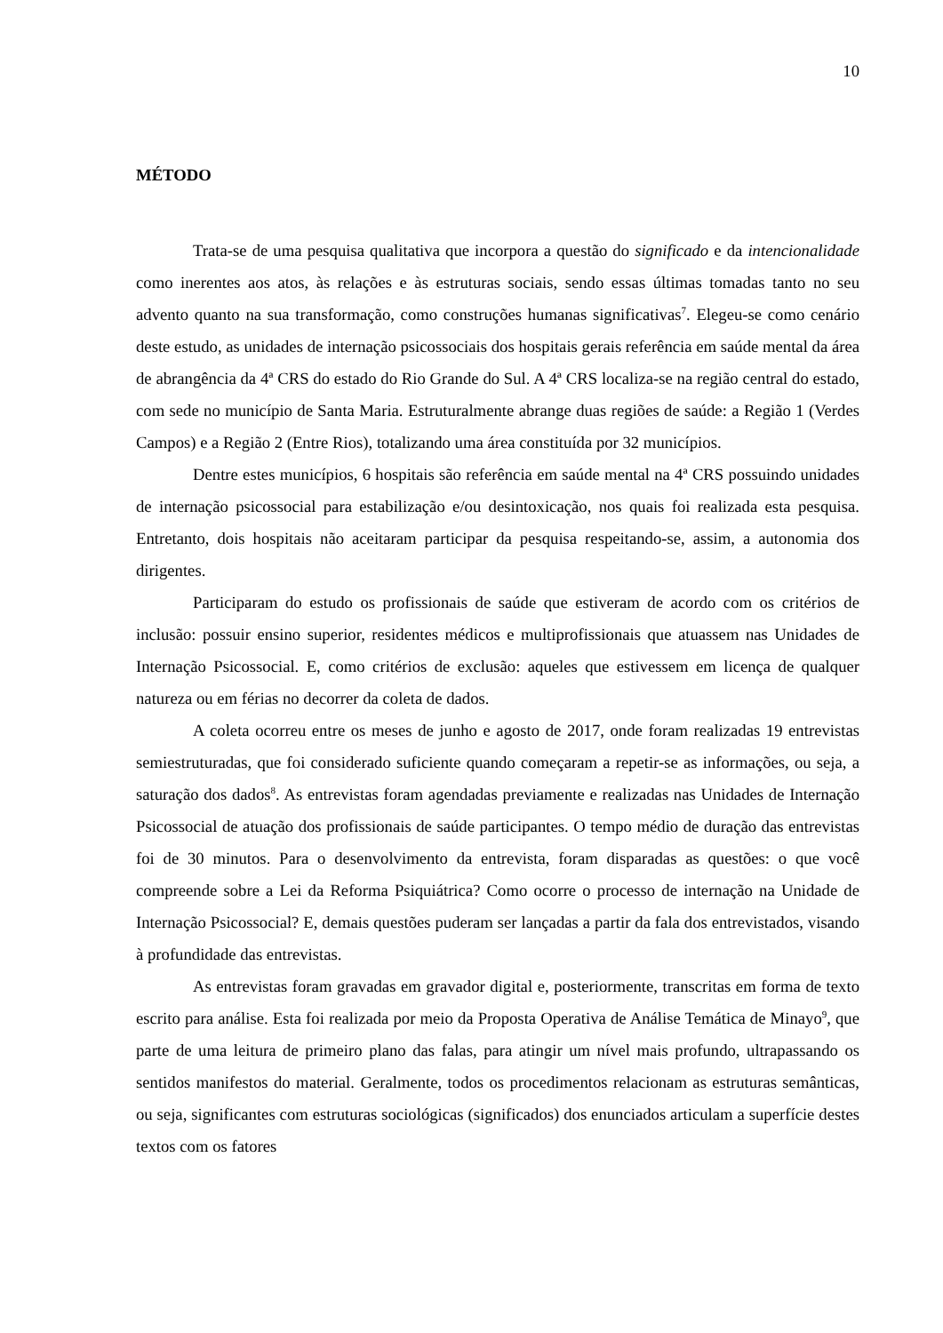10
MÉTODO
Trata-se de uma pesquisa qualitativa que incorpora a questão do significado e da intencionalidade como inerentes aos atos, às relações e às estruturas sociais, sendo essas últimas tomadas tanto no seu advento quanto na sua transformação, como construções humanas significativas<sup>7</sup>. Elegeu-se como cenário deste estudo, as unidades de internação psicossociais dos hospitais gerais referência em saúde mental da área de abrangência da 4ª CRS do estado do Rio Grande do Sul. A 4ª CRS localiza-se na região central do estado, com sede no município de Santa Maria. Estruturalmente abrange duas regiões de saúde: a Região 1 (Verdes Campos) e a Região 2 (Entre Rios), totalizando uma área constituída por 32 municípios.
Dentre estes municípios, 6 hospitais são referência em saúde mental na 4ª CRS possuindo unidades de internação psicossocial para estabilização e/ou desintoxicação, nos quais foi realizada esta pesquisa. Entretanto, dois hospitais não aceitaram participar da pesquisa respeitando-se, assim, a autonomia dos dirigentes.
Participaram do estudo os profissionais de saúde que estiveram de acordo com os critérios de inclusão: possuir ensino superior, residentes médicos e multiprofissionais que atuassem nas Unidades de Internação Psicossocial. E, como critérios de exclusão: aqueles que estivessem em licença de qualquer natureza ou em férias no decorrer da coleta de dados.
A coleta ocorreu entre os meses de junho e agosto de 2017, onde foram realizadas 19 entrevistas semiestruturadas, que foi considerado suficiente quando começaram a repetir-se as informações, ou seja, a saturação dos dados<sup>8</sup>. As entrevistas foram agendadas previamente e realizadas nas Unidades de Internação Psicossocial de atuação dos profissionais de saúde participantes. O tempo médio de duração das entrevistas foi de 30 minutos. Para o desenvolvimento da entrevista, foram disparadas as questões: o que você compreende sobre a Lei da Reforma Psiquiátrica? Como ocorre o processo de internação na Unidade de Internação Psicossocial? E, demais questões puderam ser lançadas a partir da fala dos entrevistados, visando à profundidade das entrevistas.
As entrevistas foram gravadas em gravador digital e, posteriormente, transcritas em forma de texto escrito para análise. Esta foi realizada por meio da Proposta Operativa de Análise Temática de Minayo<sup>9</sup>, que parte de uma leitura de primeiro plano das falas, para atingir um nível mais profundo, ultrapassando os sentidos manifestos do material. Geralmente, todos os procedimentos relacionam as estruturas semânticas, ou seja, significantes com estruturas sociológicas (significados) dos enunciados articulam a superfície destes textos com os fatores